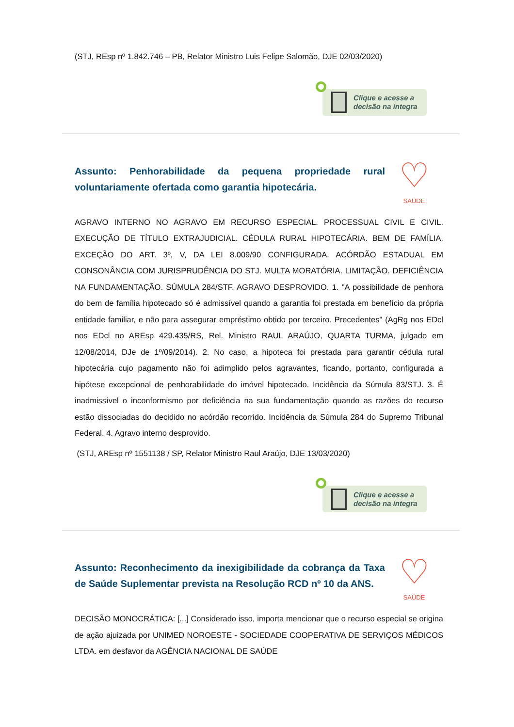(STJ, REsp nº 1.842.746 – PB, Relator Ministro Luis Felipe Salomão, DJE 02/03/2020)
Clique e acesse a
decisão na íntegra
Assunto: Penhorabilidade da pequena propriedade rural voluntariamente ofertada como garantia hipotecária.
♡
SAÚDE
AGRAVO INTERNO NO AGRAVO EM RECURSO ESPECIAL. PROCESSUAL CIVIL E CIVIL. EXECUÇÃO DE TÍTULO EXTRAJUDICIAL. CÉDULA RURAL HIPOTECÁRIA. BEM DE FAMÍLIA. EXCEÇÃO DO ART. 3º, V, DA LEI 8.009/90 CONFIGURADA. ACÓRDÃO ESTADUAL EM CONSONÂNCIA COM JURISPRUDÊNCIA DO STJ. MULTA MORATÓRIA. LIMITAÇÃO. DEFICIÊNCIA NA FUNDAMENTAÇÃO. SÚMULA 284/STF. AGRAVO DESPROVIDO. 1. "A possibilidade de penhora do bem de família hipotecado só é admissível quando a garantia foi prestada em benefício da própria entidade familiar, e não para assegurar empréstimo obtido por terceiro. Precedentes" (AgRg nos EDcl nos EDcl no AREsp 429.435/RS, Rel. Ministro RAUL ARAÚJO, QUARTA TURMA, julgado em 12/08/2014, DJe de 1º/09/2014). 2. No caso, a hipoteca foi prestada para garantir cédula rural hipotecária cujo pagamento não foi adimplido pelos agravantes, ficando, portanto, configurada a hipótese excepcional de penhorabilidade do imóvel hipotecado. Incidência da Súmula 83/STJ. 3. É inadmissível o inconformismo por deficiência na sua fundamentação quando as razões do recurso estão dissociadas do decidido no acórdão recorrido. Incidência da Súmula 284 do Supremo Tribunal Federal. 4. Agravo interno desprovido.
(STJ, AREsp nº 1551138 / SP, Relator Ministro Raul Araújo, DJE 13/03/2020)
Clique e acesse a
decisão na íntegra
Assunto: Reconhecimento da inexigibilidade da cobrança da Taxa de Saúde Suplementar prevista na Resolução RCD nº 10 da ANS.
♡
SAÚDE
DECISÃO MONOCRÁTICA: [...] Considerado isso, importa mencionar que o recurso especial se origina de ação ajuizada por UNIMED NOROESTE - SOCIEDADE COOPERATIVA DE SERVIÇOS MÉDICOS LTDA. em desfavor da AGÊNCIA NACIONAL DE SAÚDE